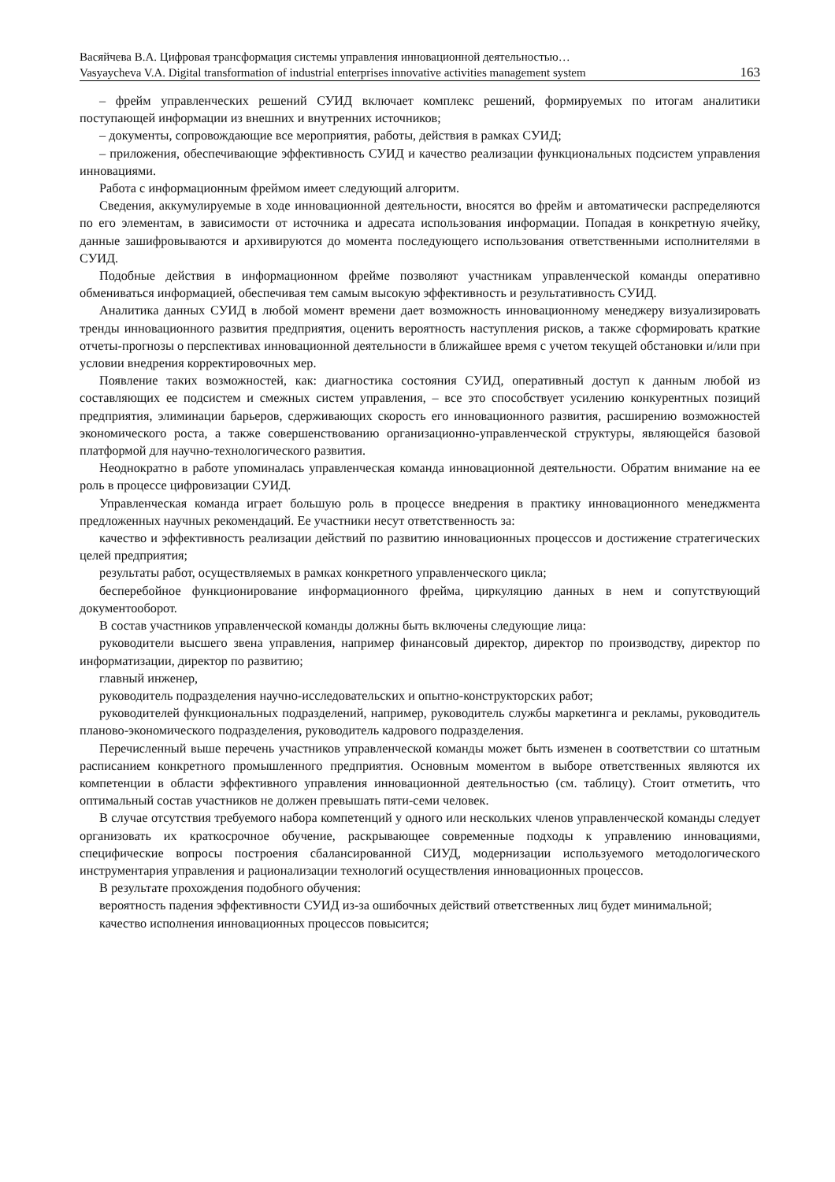Васяйчева В.А. Цифровая трансформация системы управления инновационной деятельностью…
Vasyaycheva V.A. Digital transformation of industrial enterprises innovative activities management system 163
– фрейм управленческих решений СУИД включает комплекс решений, формируемых по итогам аналитики поступающей информации из внешних и внутренних источников;
– документы, сопровождающие все мероприятия, работы, действия в рамках СУИД;
– приложения, обеспечивающие эффективность СУИД и качество реализации функциональных подсистем управления инновациями.
Работа с информационным фреймом имеет следующий алгоритм.
Сведения, аккумулируемые в ходе инновационной деятельности, вносятся во фрейм и автоматически распределяются по его элементам, в зависимости от источника и адресата использования информации. Попадая в конкретную ячейку, данные зашифровываются и архивируются до момента последующего использования ответственными исполнителями в СУИД.
Подобные действия в информационном фрейме позволяют участникам управленческой команды оперативно обмениваться информацией, обеспечивая тем самым высокую эффективность и результативность СУИД.
Аналитика данных СУИД в любой момент времени дает возможность инновационному менеджеру визуализировать тренды инновационного развития предприятия, оценить вероятность наступления рисков, а также сформировать краткие отчеты-прогнозы о перспективах инновационной деятельности в ближайшее время с учетом текущей обстановки и/или при условии внедрения корректировочных мер.
Появление таких возможностей, как: диагностика состояния СУИД, оперативный доступ к данным любой из составляющих ее подсистем и смежных систем управления, – все это способствует усилению конкурентных позиций предприятия, элиминации барьеров, сдерживающих скорость его инновационного развития, расширению возможностей экономического роста, а также совершенствованию организационно-управленческой структуры, являющейся базовой платформой для научно-технологического развития.
Неоднократно в работе упоминалась управленческая команда инновационной деятельности. Обратим внимание на ее роль в процессе цифровизации СУИД.
Управленческая команда играет большую роль в процессе внедрения в практику инновационного менеджмента предложенных научных рекомендаций. Ее участники несут ответственность за:
качество и эффективность реализации действий по развитию инновационных процессов и достижение стратегических целей предприятия;
результаты работ, осуществляемых в рамках конкретного управленческого цикла;
бесперебойное функционирование информационного фрейма, циркуляцию данных в нем и сопутствующий документооборот.
В состав участников управленческой команды должны быть включены следующие лица:
руководители высшего звена управления, например финансовый директор, директор по производству, директор по информатизации, директор по развитию;
главный инженер,
руководитель подразделения научно-исследовательских и опытно-конструкторских работ;
руководителей функциональных подразделений, например, руководитель службы маркетинга и рекламы, руководитель планово-экономического подразделения, руководитель кадрового подразделения.
Перечисленный выше перечень участников управленческой команды может быть изменен в соответствии со штатным расписанием конкретного промышленного предприятия. Основным моментом в выборе ответственных являются их компетенции в области эффективного управления инновационной деятельностью (см. таблицу). Стоит отметить, что оптимальный состав участников не должен превышать пяти-семи человек.
В случае отсутствия требуемого набора компетенций у одного или нескольких членов управленческой команды следует организовать их краткосрочное обучение, раскрывающее современные подходы к управлению инновациями, специфические вопросы построения сбалансированной СИУД, модернизации используемого методологического инструментария управления и рационализации технологий осуществления инновационных процессов.
В результате прохождения подобного обучения:
вероятность падения эффективности СУИД из-за ошибочных действий ответственных лиц будет минимальной;
качество исполнения инновационных процессов повысится;